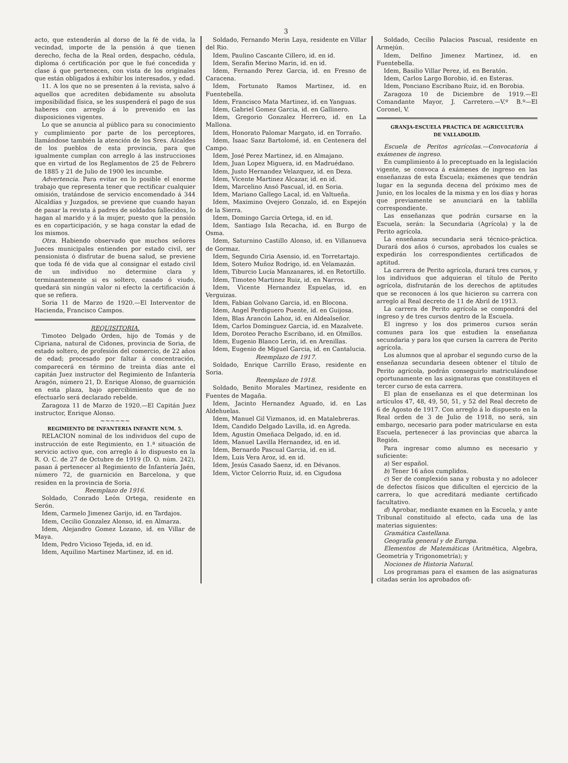3
acto, que extenderán al dorso de la fé de vida, la vecindad, importe de la pensión á que tienen derecho, fecha de la Real orden, despacho, cédula, diploma ó certificación por que le fué concedida y clase á que pertenecen, con vista de los originales que están obligados á exhibir los interesados, y edad.
11. A los que no se presenten á la revista, salvo á aquellos que acrediten debidamente su absoluta imposibilidad física, se les suspenderá el pago de sus haberes con arreglo á lo prevenido en las disposiciones vigentes.
Lo que se anuncia al público para su conocimiento y cumplimiento por parte de los perceptores, llamándose también la atención de los Sres. Alcaldes de los pueblos de esta provincia, para que igualmente cumplan con arreglo á las instrucciones que en virtud de los Reglamentos de 25 de Febrero de 1885 y 21 de Julio de 1900 les incumbe.
Advertencia. Para evitar en lo posible el enorme trabajo que representa tener que rectificar cualquier omisión, tratándose de servicio encomendado á 344 Alcaldías y Juzgados, se previene que cuando hayan de pasar la revista á padres de soldados fallecidos, lo hagan al marido y á la mujer, puesto que la pensión es en coparticipación, y se haga constar la edad de los mismos.
Otra. Habiendo observado que muchos señores Jueces municipales entienden por estado civil, ser pensionista ó disfrutar de buena salud, se previene que toda fé de vida que al consignar el estado civil de un individuo no determine clara y terminantemente si es soltero, casado ó viudo, quedará sin ningún valor ni efecto la certificación á que se refiera.
Soria 11 de Marzo de 1920.—El Interventor de Hacienda, Francisco Campos.
REQUISITORIA.
Timoteo Delgado Orden, hijo de Tomás y de Cipriana, natural de Cidones, provincia de Soria, de estado soltero, de profesión del comercio, de 22 años de edad; procesado por faltar á concentración, comparecerá en término de treinta días ante el capitán Juez instructor del Regimiento de Infantería Aragón, número 21, D. Enrique Alonso, de guarnición en esta plaza, bajo apercibimiento que de no efectuarlo será declarado rebelde.
Zaragoza 11 de Marzo de 1920.—El Capitán Juez instructor, Enrique Alonso.
~~~~~~
REGIMIENTO DE INFANTERIA INFANTE NUM. 5.
RELACION nominal de los individuos del cupo de instrucción de este Regimiento, en 1.ª situación de servicio activo que, con arreglo á lo dispuesto en la R. O. C. de 27 de Octubre de 1919 (D. O. núm. 242), pasan á pertenecer al Regimiento de Infantería Jaén, número 72, de guarnición en Barcelona, y que residen en la provincia de Soria.
Reemplazo de 1916.
Soldado, Conrado León Ortega, residente en Serón.
Idem, Carmelo Jimenez Garijo, id. en Tardajos.
Idem, Cecilio Gonzalez Alonso, id. en Almarza.
Idem, Alejandro Gomez Lozano, id. en Villar de Maya.
Idem, Pedro Vicioso Tejeda, id. en id.
Idem, Aquilino Martinez Martinez, id. en id.
Soldado, Fernando Merin Laya, residente en Villar del Rio.
Idem, Paulino Cascante Cillero, id. en id.
Idem, Serafin Merino Marin, id. en id.
Idem, Fernando Perez Garcia, id. en Fresno de Caracena.
Idem, Fortunato Ramos Martinez, id. en Fuentebella.
Idem, Francisco Mata Martinez, id. en Yanguas.
Idem, Gabriel Gomez Garcia, id. en Gallinero.
Idem, Gregorio Gonzalez Herrero, id. en La Mallona.
Idem, Honorato Palomar Margato, id. en Torraño.
Idem, Isaac Sanz Bartolomé, id. en Centenera del Campo.
Idem, José Perez Martinez, id. en Almajano.
Idem, Juan Lopez Miguera, id. en Madruédano.
Idem, Justo Hernandez Velazquez, id. en Deza.
Idem, Vicente Martinez Alcazar, id. en id.
Idem, Marcelino Ansó Pascual, id. en Soria.
Idem, Mariano Gallego Lacal, id. en Valtueña.
Idem, Maximino Ovejero Gonzalo, id. en Espejón de la Sierra.
Idem, Domingo Garcia Ortega, id. en id.
Idem, Santiago Isla Recacha, id. en Burgo de Osma.
Idem, Saturnino Castillo Alonso, id. en Villanueva de Gormaz.
Idem, Segundo Ciria Asensio, id. en Torretartajo.
Idem, Sotero Muñoz Rodrigo, id. en Velamazán.
Idem, Tiburcio Lucía Manzanares, id. en Retortillo.
Idem, Timoteo Martinez Ruiz, id. en Narros.
Idem, Vicente Hernandez Espuelas, id. en Verguizas.
Idem, Fabian Golvano Garcia, id. en Blocona.
Idem, Angel Perdiguero Puente, id. en Guijosa.
Idem, Blas Arancón Lahoz, id. en Aldealseñor.
Idem, Carlos Dominguez Garcia, id. en Mazalvete.
Idem, Doroteo Peracho Escribano, id. en Olmillos.
Idem, Eugenio Blanco Lerin, id. en Arenillas.
Idem, Eugenio de Miguel Garcia, id. en Cantalucia.
Reemplazo de 1917.
Soldado, Enrique Carrillo Eraso, residente en Soria.
Reemplazo de 1918.
Soldado, Benito Morales Martinez, residente en Fuentes de Magaña.
Idem, Jacinto Hernandez Aguado, id. en Las Aldehuelas.
Idem, Manuel Gil Vizmanos, id. en Matalebreras.
Idem, Candido Delgado Lavilla, id. en Agreda.
Idem, Agustin Omeñaca Delgado, id. en id.
Idem, Manuel Lavilla Hernandez, id. en id.
Idem, Bernardo Pascual Garcia, id. en id.
Idem, Luis Vera Aroz, id. en id.
Idem, Jesús Casado Saenz, id. en Dévanos.
Idem, Victor Celorrio Ruiz, id. en Cigudosa
Soldado, Cecilio Palacios Pascual, residente en Armejún.
Idem, Delfino Jimenez Martinez, id. en Fuentebella.
Idem, Basilio Villar Perez, id. en Beratón.
Idem, Carlos Largo Borobio, id. en Esteras.
Idem, Ponciano Escribano Ruiz, id. en Borobia.
Zaragoza 10 de Diciembre de 1919.—El Comandante Mayor, J. Carretero.—V.º B.º—El Coronel, V.
GRANJA-ESCUELA PRACTICA DE AGRICULTURA
DE VALLADOLID.
Escuela de Peritos agrícolas.—Convocatoria á exámenes de ingreso.
En cumplimiento á lo preceptuado en la legislación vigente, se convoca á exámenes de ingreso en las enseñanzas de esta Escuela; exámenes que tendrán lugar en la segunda decena del próximo mes de Junio, en los locales de la misma y en los días y horas que previamente se anunciará en la tablilla correspondiente.
Las enseñanzas que podrán cursarse en la Escuela, serán: la Secundaria (Agrícola) y la de Perito agrícola.
La enseñanza secundaria será técnico-práctica. Durará dos años ó cursos, aprobados los cuales se expedirán los correspondientes certificados de aptitud.
La carrera de Perito agrícola, durará tres cursos, y los individuos que adquieran el título de Perito agrícola, disfrutarán de los derechos de aptitudes que se reconocen á los que hicieron su carrera con arreglo al Real decreto de 11 de Abril de 1913.
La carrera de Perito agrícola se compondrá del ingreso y de tres cursos dentro de la Escuela.
El ingreso y los dos primeros cursos serán comunes para los que estudien la enseñanza secundaria y para los que cursen la carrera de Perito agrícola.
Los alumnos que al aprobar el segundo curso de la enseñanza secundaria deseen obtener el título de Perito agrícola, podrán conseguirlo matriculándose oportunamente en las asignaturas que constituyen el tercer curso de esta carrera.
El plan de enseñanza es el que determinan los artículos 47, 48, 49, 50, 51, y 52 del Real decreto de 6 de Agosto de 1917. Con arreglo á lo dispuesto en la Real orden de 3 de Julio de 1918, no será, sin embargo, necesario para poder matricularse en esta Escuela, pertenecer á las provincias que abarca la Región.
Para ingresar como alumno es necesario y suficiente:
a) Ser español.
b) Tener 16 años cumplidos.
c) Ser de complexión sana y robusta y no adolecer de defectos físicos que dificulten el ejercicio de la carrera, lo que acreditará mediante certificado facultativo.
d) Aprobar, mediante examen en la Escuela, y ante Tribunal constituido al efecto, cada una de las materias siguientes:
Gramática Castellana.
Geografía general y de Europa.
Elementos de Matemáticas (Aritmética, Algebra, Geometría y Trigonometría); y
Nociones de Historia Natural.
Los programas para el examen de las asignaturas citadas serán los aprobados ofi-